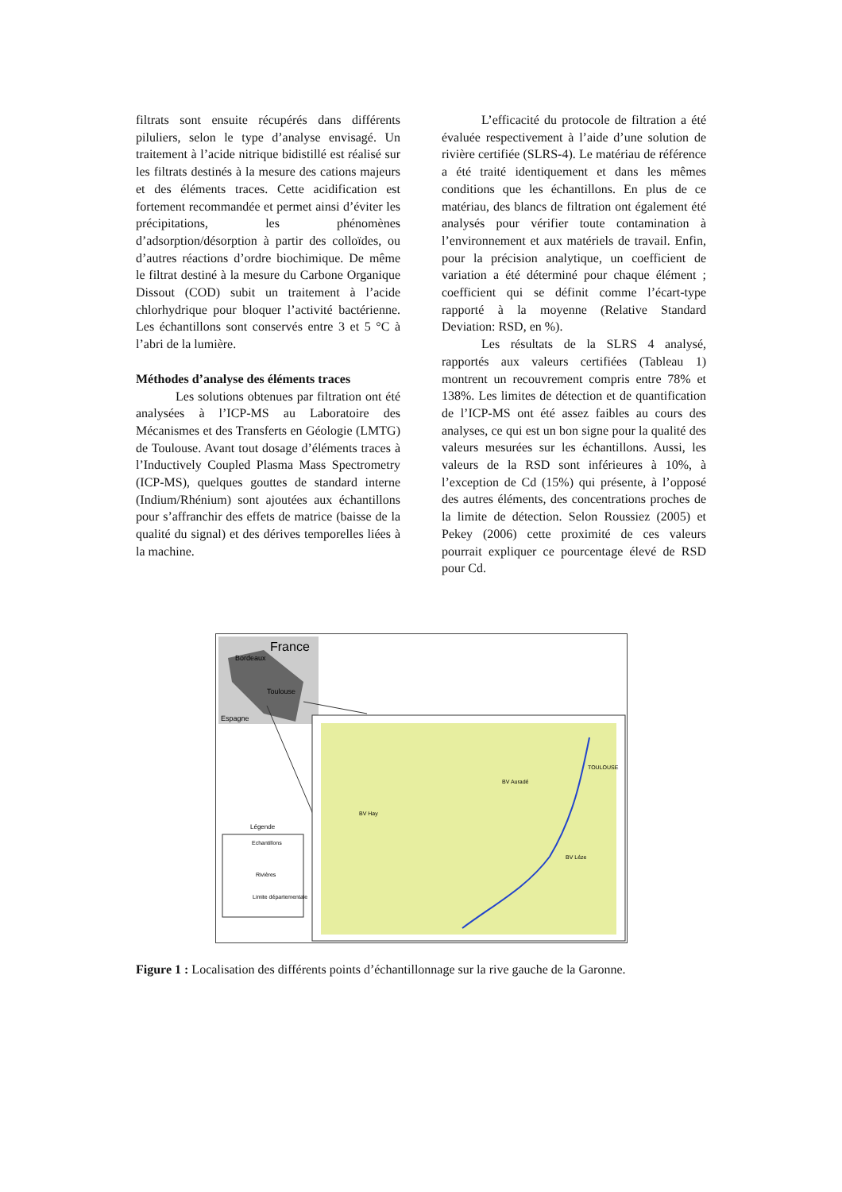filtrats sont ensuite récupérés dans différents piluliers, selon le type d’analyse envisagé. Un traitement à l’acide nitrique bidistillé est réalisé sur les filtrats destinés à la mesure des cations majeurs et des éléments traces. Cette acidification est fortement recommandée et permet ainsi d’éviter les précipitations, les phénomènes d’adsorption/désorption à partir des colloïdes, ou d’autres réactions d’ordre biochimique. De même le filtrat destiné à la mesure du Carbone Organique Dissout (COD) subit un traitement à l’acide chlorhydrique pour bloquer l’activité bactérienne. Les échantillons sont conservés entre 3 et 5 °C à l’abri de la lumière.
Méthodes d’analyse des éléments traces
Les solutions obtenues par filtration ont été analysées à l’ICP-MS au Laboratoire des Mécanismes et des Transferts en Géologie (LMTG) de Toulouse. Avant tout dosage d’éléments traces à l’Inductively Coupled Plasma Mass Spectrometry (ICP-MS), quelques gouttes de standard interne (Indium/Rhénium) sont ajoutées aux échantillons pour s’affranchir des effets de matrice (baisse de la qualité du signal) et des dérives temporelles liées à la machine.
L’efficacité du protocole de filtration a été évaluée respectivement à l’aide d’une solution de rivière certifiée (SLRS-4). Le matériau de référence a été traité identiquement et dans les mêmes conditions que les échantillons. En plus de ce matériau, des blancs de filtration ont également été analysés pour vérifier toute contamination à l’environnement et aux matériels de travail. Enfin, pour la précision analytique, un coefficient de variation a été déterminé pour chaque élément ; coefficient qui se définit comme l’écart-type rapporté à la moyenne (Relative Standard Deviation: RSD, en %).
Les résultats de la SLRS 4 analysé, rapportés aux valeurs certifiées (Tableau 1) montrent un recouvrement compris entre 78% et 138%. Les limites de détection et de quantification de l’ICP-MS ont été assez faibles au cours des analyses, ce qui est un bon signe pour la qualité des valeurs mesurées sur les échantillons. Aussi, les valeurs de la RSD sont inférieures à 10%, à l’exception de Cd (15%) qui présente, à l’opposé des autres éléments, des concentrations proches de la limite de détection. Selon Roussiez (2005) et Pekey (2006) cette proximité de ces valeurs pourrait expliquer ce pourcentage élevé de RSD pour Cd.
France
Bordeaux
Toulouse
Espagne
Légende
Echantillons
Rivières
Limite départementale
BV Auradé
BV Hay
BV Léze
TOULOUSE
Figure 1 : Localisation des différents points d’échantillonnage sur la rive gauche de la Garonne.